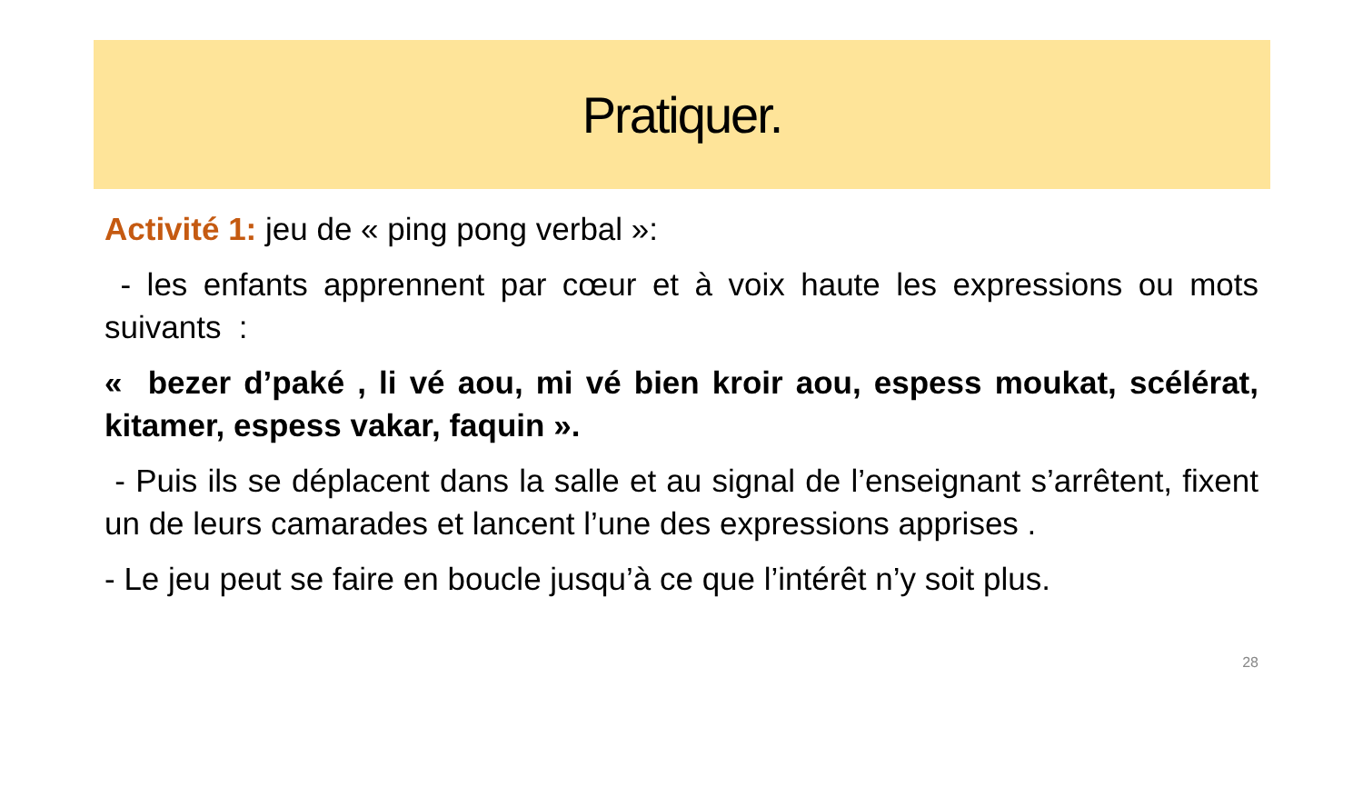Pratiquer.
Activité 1: jeu de « ping pong verbal »:
- les enfants apprennent par cœur et à voix haute les expressions ou mots suivants :
« bezer d’paké , li vé aou, mi vé bien kroir aou, espess moukat, scélérat, kitamer, espess vakar, faquin ».
- Puis ils se déplacent dans la salle et au signal de l’enseignant s’arrêtent, fixent un de leurs camarades et lancent l’une des expressions apprises .
- Le jeu peut se faire en boucle jusqu’à ce que l’intérêt n’y soit plus.
28